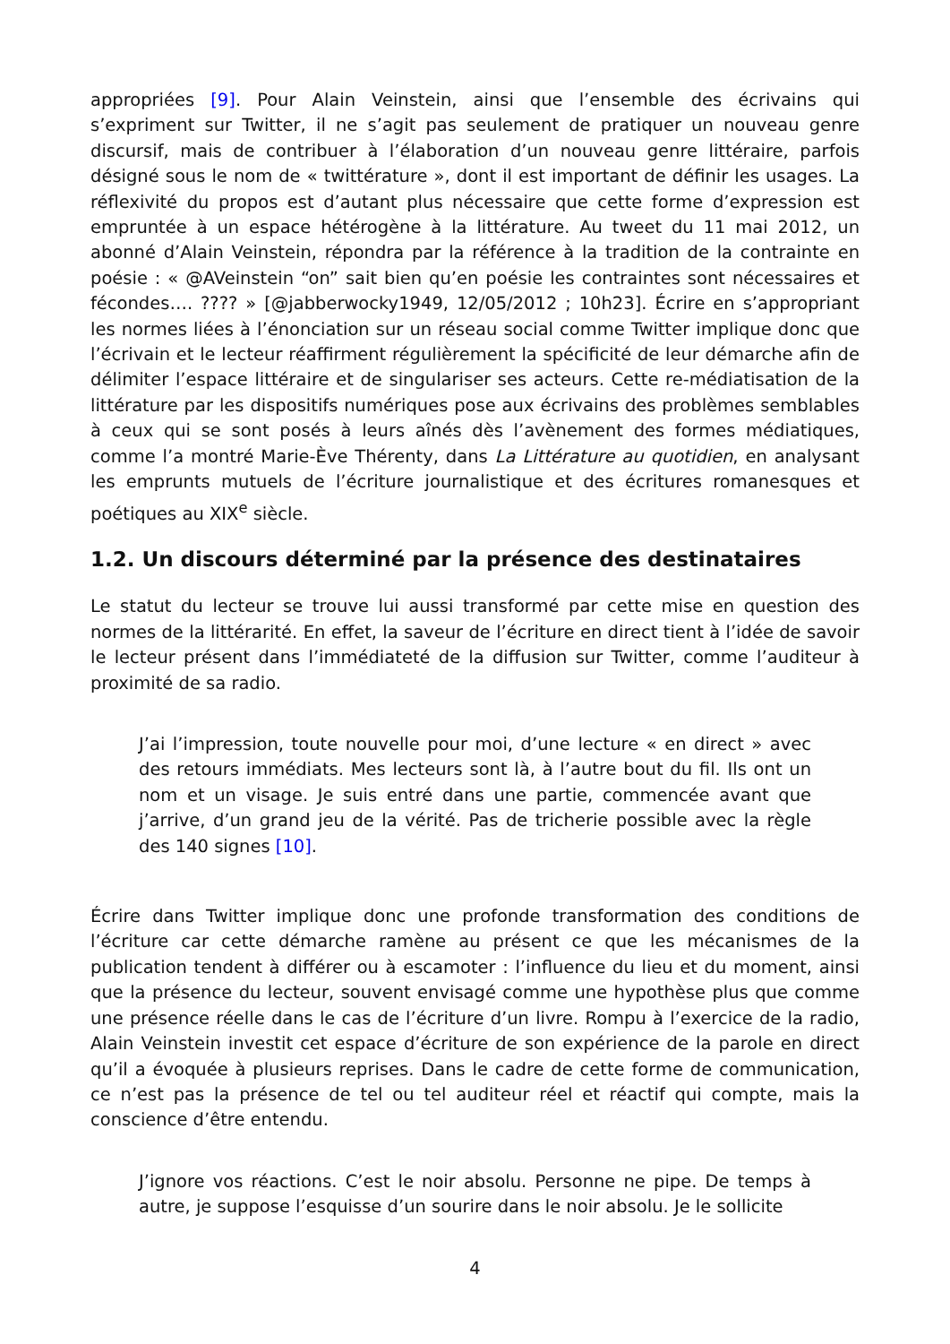appropriées [9]. Pour Alain Veinstein, ainsi que l’ensemble des écrivains qui s’expriment sur Twitter, il ne s’agit pas seulement de pratiquer un nouveau genre discursif, mais de contribuer à l’élaboration d’un nouveau genre littéraire, parfois désigné sous le nom de « twittérature », dont il est important de définir les usages. La réflexivité du propos est d’autant plus nécessaire que cette forme d’expression est empruntée à un espace hétérogène à la littérature. Au tweet du 11 mai 2012, un abonné d’Alain Veinstein, répondra par la référence à la tradition de la contrainte en poésie : « @AVeinstein “on” sait bien qu’en poésie les contraintes sont nécessaires et fécondes…. ???? » [@jabberwocky1949, 12/05/2012 ; 10h23]. Écrire en s’appropriant les normes liées à l’énonciation sur un réseau social comme Twitter implique donc que l’écrivain et le lecteur réaffirment régulièrement la spécificité de leur démarche afin de délimiter l’espace littéraire et de singulariser ses acteurs. Cette re-médiatisation de la littérature par les dispositifs numériques pose aux écrivains des problèmes semblables à ceux qui se sont posés à leurs aînés dès l’avènement des formes médiatiques, comme l’a montré Marie-Ève Thérenty, dans La Littérature au quotidien, en analysant les emprunts mutuels de l’écriture journalistique et des écritures romanesques et poétiques au XIX<sup>e</sup> siècle.
1.2. Un discours déterminé par la présence des destinataires
Le statut du lecteur se trouve lui aussi transformé par cette mise en question des normes de la littérarité. En effet, la saveur de l’écriture en direct tient à l’idée de savoir le lecteur présent dans l’immédiateté de la diffusion sur Twitter, comme l’auditeur à proximité de sa radio.
J’ai l’impression, toute nouvelle pour moi, d’une lecture « en direct » avec des retours immédiats. Mes lecteurs sont là, à l’autre bout du fil. Ils ont un nom et un visage. Je suis entré dans une partie, commencée avant que j’arrive, d’un grand jeu de la vérité. Pas de tricherie possible avec la règle des 140 signes [10].
Écrire dans Twitter implique donc une profonde transformation des conditions de l’écriture car cette démarche ramène au présent ce que les mécanismes de la publication tendent à différer ou à escamoter : l’influence du lieu et du moment, ainsi que la présence du lecteur, souvent envisagé comme une hypothèse plus que comme une présence réelle dans le cas de l’écriture d’un livre. Rompu à l’exercice de la radio, Alain Veinstein investit cet espace d’écriture de son expérience de la parole en direct qu’il a évoquée à plusieurs reprises. Dans le cadre de cette forme de communication, ce n’est pas la présence de tel ou tel auditeur réel et réactif qui compte, mais la conscience d’être entendu.
J’ignore vos réactions. C’est le noir absolu. Personne ne pipe. De temps à autre, je suppose l’esquisse d’un sourire dans le noir absolu. Je le sollicite
4